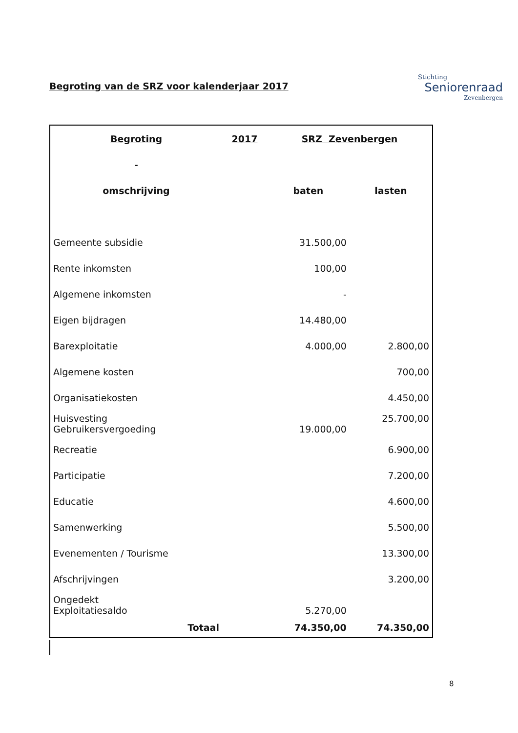Stichting
Seniorenraad
Zevenbergen
Begroting van de SRZ voor kalenderjaar 2017
| Begroting | 2017 | SRZ Zevenbergen | |
| --- | --- | --- | --- |
| - | | | |
| omschrijving | | baten | lasten |
| Gemeente subsidie | | 31.500,00 | |
| Rente inkomsten | | 100,00 | |
| Algemene inkomsten | | - | |
| Eigen bijdragen | | 14.480,00 | |
| Barexploitatie | | 4.000,00 | 2.800,00 |
| Algemene kosten | | | 700,00 |
| Organisatiekosten | | | 4.450,00 |
| Huisvesting Gebruikersvergoeding | | 19.000,00 | 25.700,00 |
| Recreatie | | | 6.900,00 |
| Participatie | | | 7.200,00 |
| Educatie | | | 4.600,00 |
| Samenwerking | | | 5.500,00 |
| Evenementen / Tourisme | | | 13.300,00 |
| Afschrijvingen | | | 3.200,00 |
| Ongedekt Exploitatiesaldo | | 5.270,00 | |
| Totaal | | 74.350,00 | 74.350,00 |
8